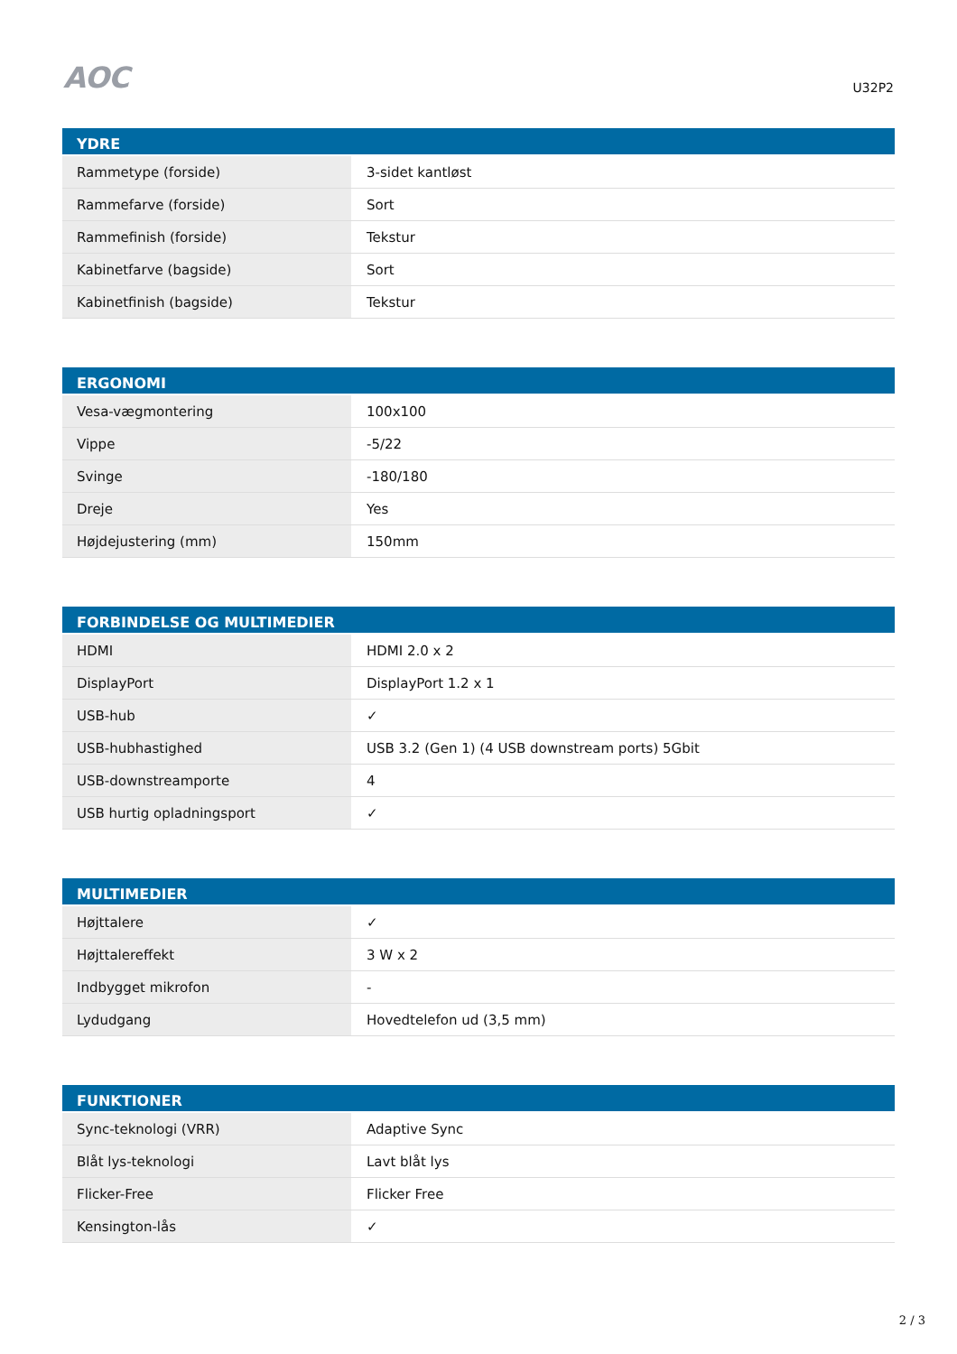AOC
U32P2
| YDRE | |
| --- | --- |
| Rammetype (forside) | 3-sidet kantløst |
| Rammefarve (forside) | Sort |
| Rammefinish (forside) | Tekstur |
| Kabinetfarve (bagside) | Sort |
| Kabinetfinish (bagside) | Tekstur |
| ERGONOMI | |
| --- | --- |
| Vesa-vægmontering | 100x100 |
| Vippe | -5/22 |
| Svinge | -180/180 |
| Dreje | Yes |
| Højdejustering (mm) | 150mm |
| FORBINDELSE OG MULTIMEDIER | |
| --- | --- |
| HDMI | HDMI 2.0 x 2 |
| DisplayPort | DisplayPort 1.2 x 1 |
| USB-hub | ✓ |
| USB-hubhastighed | USB 3.2 (Gen 1) (4 USB downstream ports) 5Gbit |
| USB-downstreamporte | 4 |
| USB hurtig opladningsport | ✓ |
| MULTIMEDIER | |
| --- | --- |
| Højttalere | ✓ |
| Højttalereffekt | 3 W x 2 |
| Indbygget mikrofon | - |
| Lydudgang | Hovedtelefon ud (3,5 mm) |
| FUNKTIONER | |
| --- | --- |
| Sync-teknologi (VRR) | Adaptive Sync |
| Blåt lys-teknologi | Lavt blåt lys |
| Flicker-Free | Flicker Free |
| Kensington-lås | ✓ |
2 / 3